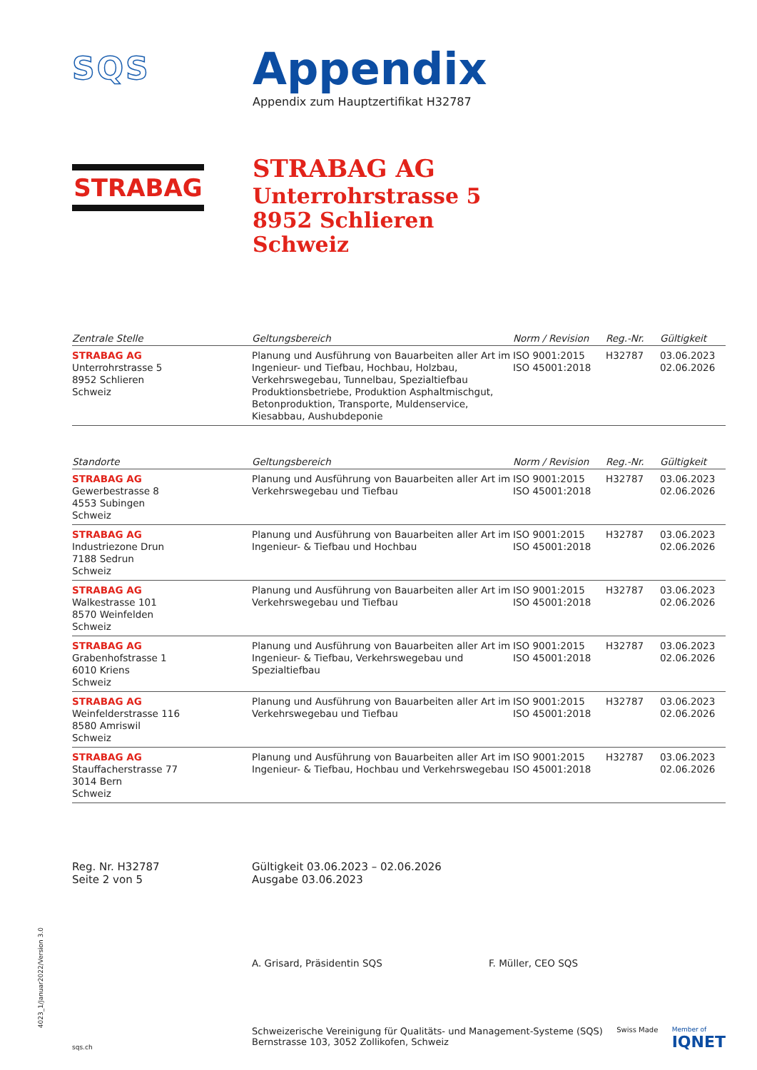SQS
Appendix
Appendix zum Hauptzertifikat H32787
STRABAG
STRABAG AG
Unterrohrstrasse 5
8952 Schlieren
Schweiz
| Zentrale Stelle | Geltungsbereich | Norm / Revision | Reg.-Nr. | Gültigkeit |
| --- | --- | --- | --- | --- |
| STRABAG AG Unterrohrstrasse 5 8952 Schlieren Schweiz | Planung und Ausführung von Bauarbeiten aller Art im Ingenieur- und Tiefbau, Hochbau, Holzbau, Verkehrswegebau, Tunnelbau, Spezialtiefbau Produktionsbetriebe, Produktion Asphaltmischgut, Betonproduktion, Transporte, Muldenservice, Kiesabbau, Aushubdeponie | ISO 9001:2015 ISO 45001:2018 | H32787 | 03.06.2023 02.06.2026 |
| Standorte | Geltungsbereich | Norm / Revision | Reg.-Nr. | Gültigkeit |
| --- | --- | --- | --- | --- |
| STRABAG AG Gewerbestrasse 8 4553 Subingen Schweiz | Planung und Ausführung von Bauarbeiten aller Art im Verkehrswegebau und Tiefbau | ISO 9001:2015 ISO 45001:2018 | H32787 | 03.06.2023 02.06.2026 |
| STRABAG AG Industriezone Drun 7188 Sedrun Schweiz | Planung und Ausführung von Bauarbeiten aller Art im Ingenieur- & Tiefbau und Hochbau | ISO 9001:2015 ISO 45001:2018 | H32787 | 03.06.2023 02.06.2026 |
| STRABAG AG Walkestrasse 101 8570 Weinfelden Schweiz | Planung und Ausführung von Bauarbeiten aller Art im Verkehrswegebau und Tiefbau | ISO 9001:2015 ISO 45001:2018 | H32787 | 03.06.2023 02.06.2026 |
| STRABAG AG Grabenhofstrasse 1 6010 Kriens Schweiz | Planung und Ausführung von Bauarbeiten aller Art im Ingenieur- & Tiefbau, Verkehrswegebau und Spezialtiefbau | ISO 9001:2015 ISO 45001:2018 | H32787 | 03.06.2023 02.06.2026 |
| STRABAG AG Weinfelderstrasse 116 8580 Amriswil Schweiz | Planung und Ausführung von Bauarbeiten aller Art im Verkehrswegebau und Tiefbau | ISO 9001:2015 ISO 45001:2018 | H32787 | 03.06.2023 02.06.2026 |
| STRABAG AG Stauffacherstrasse 77 3014 Bern Schweiz | Planung und Ausführung von Bauarbeiten aller Art im Ingenieur- & Tiefbau, Hochbau und Verkehrswegebau | ISO 9001:2015 ISO 45001:2018 | H32787 | 03.06.2023 02.06.2026 |
Reg. Nr. H32787
Seite 2 von 5
Gültigkeit 03.06.2023 – 02.06.2026
Ausgabe 03.06.2023
A. Grisard, Präsidentin SQS F. Müller, CEO SQS
Schweizerische Vereinigung für Qualitäts- und Management-Systeme (SQS)
Bernstrasse 103, 3052 Zollikofen, Schweiz
Swiss Made Member of
IQNET
sqs.ch
4023_1/Januar2022/Version 3.0